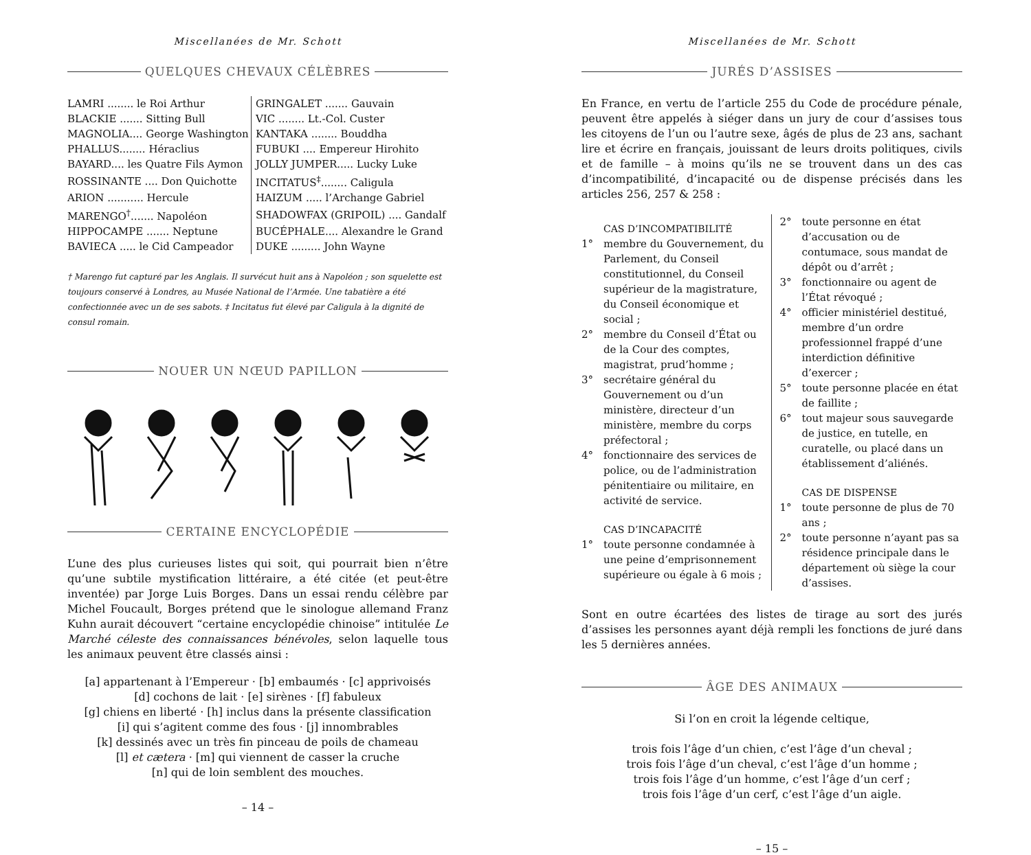Miscellanées de Mr. Schott
QUELQUES CHEVAUX CÉLÈBRES
| LAMRI ........ le Roi Arthur | GRINGALET ....... Gauvain |
| BLACKIE ....... Sitting Bull | VIC ........ Lt.-Col. Custer |
| MAGNOLIA.... George Washington | KANTAKA ........ Bouddha |
| PHALLUS........ Héraclius | FUBUKI .... Empereur Hirohito |
| BAYARD.... les Quatre Fils Aymon | JOLLY JUMPER..... Lucky Luke |
| ROSSINANTE .... Don Quichotte | INCITATUS<sup>‡</sup>........ Caligula |
| ARION ........... Hercule | HAIZUM ..... l’Archange Gabriel |
| MARENGO<sup>†</sup>....... Napoléon | SHADOWFAX (GRIPOIL) .... Gandalf |
| HIPPOCAMPE ....... Neptune | BUCÉPHALE.... Alexandre le Grand |
| BAVIECA ..... le Cid Campeador | DUKE ......... John Wayne |
† Marengo fut capturé par les Anglais. Il survécut huit ans à Napoléon ; son squelette est toujours conservé à Londres, au Musée National de l’Armée. Une tabatière a été confectionnée avec un de ses sabots. ‡ Incitatus fut élevé par Caligula à la dignité de consul romain.
NOUER UN NŒUD PAPILLON
CERTAINE ENCYCLOPÉDIE
L’une des plus curieuses listes qui soit, qui pourrait bien n’être qu’une subtile mystification littéraire, a été citée (et peut-être inventée) par Jorge Luis Borges. Dans un essai rendu célèbre par Michel Foucault, Borges prétend que le sinologue allemand Franz Kuhn aurait découvert “certaine encyclopédie chinoise” intitulée Le Marché céleste des connaissances bénévoles, selon laquelle tous les animaux peuvent être classés ainsi :
[a] appartenant à l’Empereur · [b] embaumés · [c] apprivoisés
[d] cochons de lait · [e] sirènes · [f] fabuleux
[g] chiens en liberté · [h] inclus dans la présente classification
[i] qui s’agitent comme des fous · [j] innombrables
[k] dessinés avec un très fin pinceau de poils de chameau
[l] et cætera · [m] qui viennent de casser la cruche
[n] qui de loin semblent des mouches.
– 14 –
Miscellanées de Mr. Schott
JURÉS D’ASSISES
En France, en vertu de l’article 255 du Code de procédure pénale, peuvent être appelés à siéger dans un jury de cour d’assises tous les citoyens de l’un ou l’autre sexe, âgés de plus de 23 ans, sachant lire et écrire en français, jouissant de leurs droits politiques, civils et de famille – à moins qu’ils ne se trouvent dans un des cas d’incompatibilité, d’incapacité ou de dispense précisés dans les articles 256, 257 & 258 :
CAS D’INCOMPATIBILITÉ
1° membre du Gouvernement, du Parlement, du Conseil constitutionnel, du Conseil supérieur de la magistrature, du Conseil économique et social ;
2° membre du Conseil d’État ou de la Cour des comptes, magistrat, prud’homme ;
3° secrétaire général du Gouvernement ou d’un ministère, directeur d’un ministère, membre du corps préfectoral ;
4° fonctionnaire des services de police, ou de l’administration pénitentiaire ou militaire, en activité de service.
CAS D’INCAPACITÉ
1° toute personne condamnée à une peine d’emprisonnement supérieure ou égale à 6 mois ;
2° toute personne en état d’accusation ou de contumace, sous mandat de dépôt ou d’arrêt ;
3° fonctionnaire ou agent de l’État révoqué ;
4° officier ministériel destitué, membre d’un ordre professionnel frappé d’une interdiction définitive d’exercer ;
5° toute personne placée en état de faillite ;
6° tout majeur sous sauvegarde de justice, en tutelle, en curatelle, ou placé dans un établissement d’aliénés.
CAS DE DISPENSE
1° toute personne de plus de 70 ans ;
2° toute personne n’ayant pas sa résidence principale dans le département où siège la cour d’assises.
Sont en outre écartées des listes de tirage au sort des jurés d’assises les personnes ayant déjà rempli les fonctions de juré dans les 5 dernières années.
ÂGE DES ANIMAUX
Si l’on en croit la légende celtique,
trois fois l’âge d’un chien, c’est l’âge d’un cheval ;
trois fois l’âge d’un cheval, c’est l’âge d’un homme ;
trois fois l’âge d’un homme, c’est l’âge d’un cerf ;
trois fois l’âge d’un cerf, c’est l’âge d’un aigle.
– 15 –